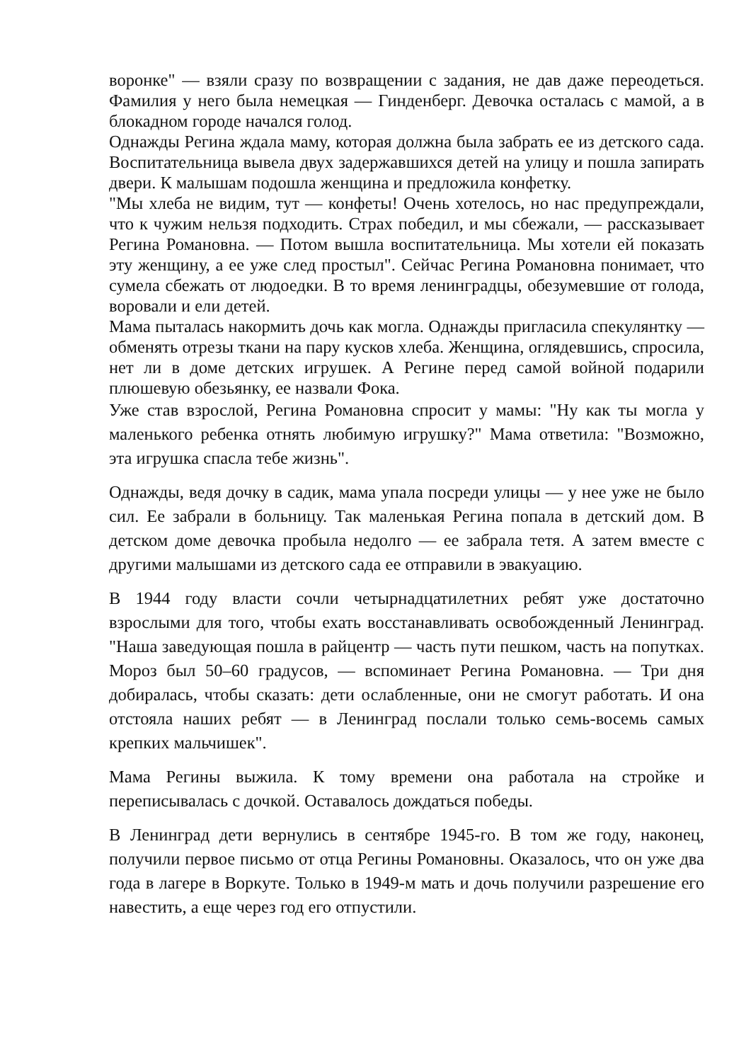воронке" — взяли сразу по возвращении с задания, не дав даже переодеться. Фамилия у него была немецкая — Гинденберг. Девочка осталась с мамой, а в блокадном городе начался голод.
Однажды Регина ждала маму, которая должна была забрать ее из детского сада. Воспитательница вывела двух задержавшихся детей на улицу и пошла запирать двери. К малышам подошла женщина и предложила конфетку.
"Мы хлеба не видим, тут — конфеты! Очень хотелось, но нас предупреждали, что к чужим нельзя подходить. Страх победил, и мы сбежали, — рассказывает Регина Романовна. — Потом вышла воспитательница. Мы хотели ей показать эту женщину, а ее уже след простыл". Сейчас Регина Романовна понимает, что сумела сбежать от людоедки. В то время ленинградцы, обезумевшие от голода, воровали и ели детей.
Мама пыталась накормить дочь как могла. Однажды пригласила спекулянтку — обменять отрезы ткани на пару кусков хлеба. Женщина, оглядевшись, спросила, нет ли в доме детских игрушек. А Регине перед самой войной подарили плюшевую обезьянку, ее назвали Фока.
Уже став взрослой, Регина Романовна спросит у мамы: "Ну как ты могла у маленького ребенка отнять любимую игрушку?" Мама ответила: "Возможно, эта игрушка спасла тебе жизнь".
Однажды, ведя дочку в садик, мама упала посреди улицы — у нее уже не было сил. Ее забрали в больницу. Так маленькая Регина попала в детский дом. В детском доме девочка пробыла недолго — ее забрала тетя. А затем вместе с другими малышами из детского сада ее отправили в эвакуацию.
В 1944 году власти сочли четырнадцатилетних ребят уже достаточно взрослыми для того, чтобы ехать восстанавливать освобожденный Ленинград. "Наша заведующая пошла в райцентр — часть пути пешком, часть на попутках. Мороз был 50–60 градусов, — вспоминает Регина Романовна. — Три дня добиралась, чтобы сказать: дети ослабленные, они не смогут работать. И она отстояла наших ребят — в Ленинград послали только семь-восемь самых крепких мальчишек".
Мама Регины выжила. К тому времени она работала на стройке и переписывалась с дочкой. Оставалось дождаться победы.
В Ленинград дети вернулись в сентябре 1945-го. В том же году, наконец, получили первое письмо от отца Регины Романовны. Оказалось, что он уже два года в лагере в Воркуте. Только в 1949-м мать и дочь получили разрешение его навестить, а еще через год его отпустили.